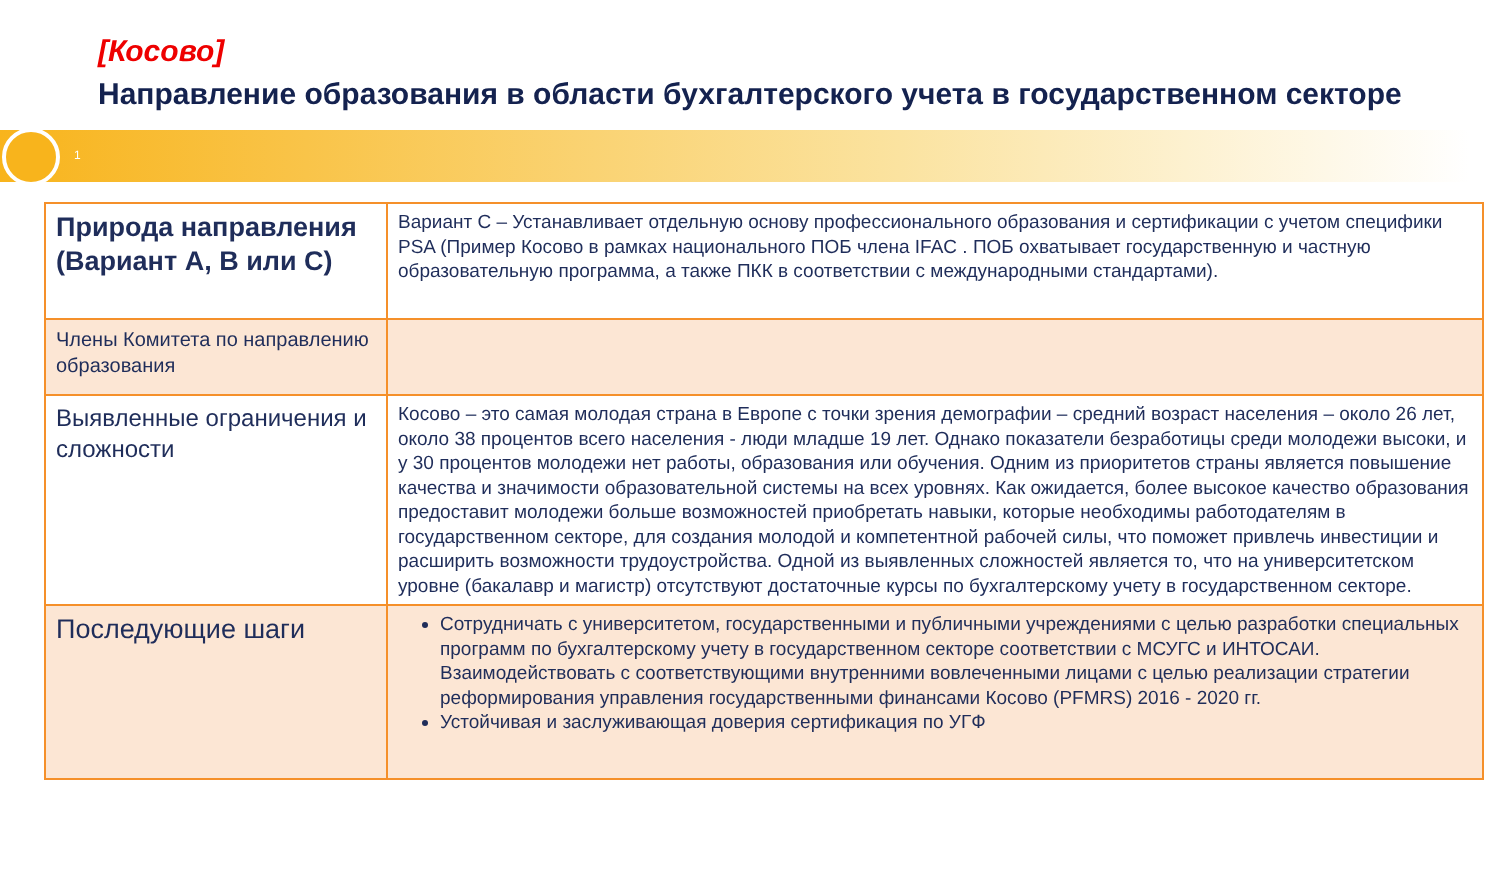[Косово]
Направление образования в области бухгалтерского учета в государственном секторе
1
| Природа направления (Вариант A, B или C) | Вариант С – Устанавливает отдельную основу профессионального образования и сертификации с учетом специфики PSA (Пример Косово в рамках национального ПОБ члена IFAC . ПОБ охватывает государственную и частную образовательную программа, а также ПКК в соответствии с международными стандартами). |
| Члены Комитета по направлению образования | |
| Выявленные ограничения и сложности | Косово – это самая молодая страна в Европе с точки зрения демографии – средний возраст населения – около 26 лет, около 38 процентов всего населения - люди младше 19 лет. Однако показатели безработицы среди молодежи высоки, и у 30 процентов молодежи нет работы, образования или обучения. Одним из приоритетов страны является повышение качества и значимости образовательной системы на всех уровнях. Как ожидается, более высокое качество образования предоставит молодежи больше возможностей приобретать навыки, которые необходимы работодателям в государственном секторе, для создания молодой и компетентной рабочей силы, что поможет привлечь инвестиции и расширить возможности трудоустройства. Одной из выявленных сложностей является то, что на университетском уровне (бакалавр и магистр) отсутствуют достаточные курсы по бухгалтерскому учету в государственном секторе. |
| Последующие шаги | Сотрудничать с университетом, государственными и публичными учреждениями с целью разработки специальных программ по бухгалтерскому учету в государственном секторе соответствии с МСУГС и ИНТОСАИ. Взаимодействовать с соответствующими внутренними вовлеченными лицами с целью реализации стратегии реформирования управления государственными финансами Косово (PFMRS) 2016 - 2020 гг. Устойчивая и заслуживающая доверия сертификация по УГФ |